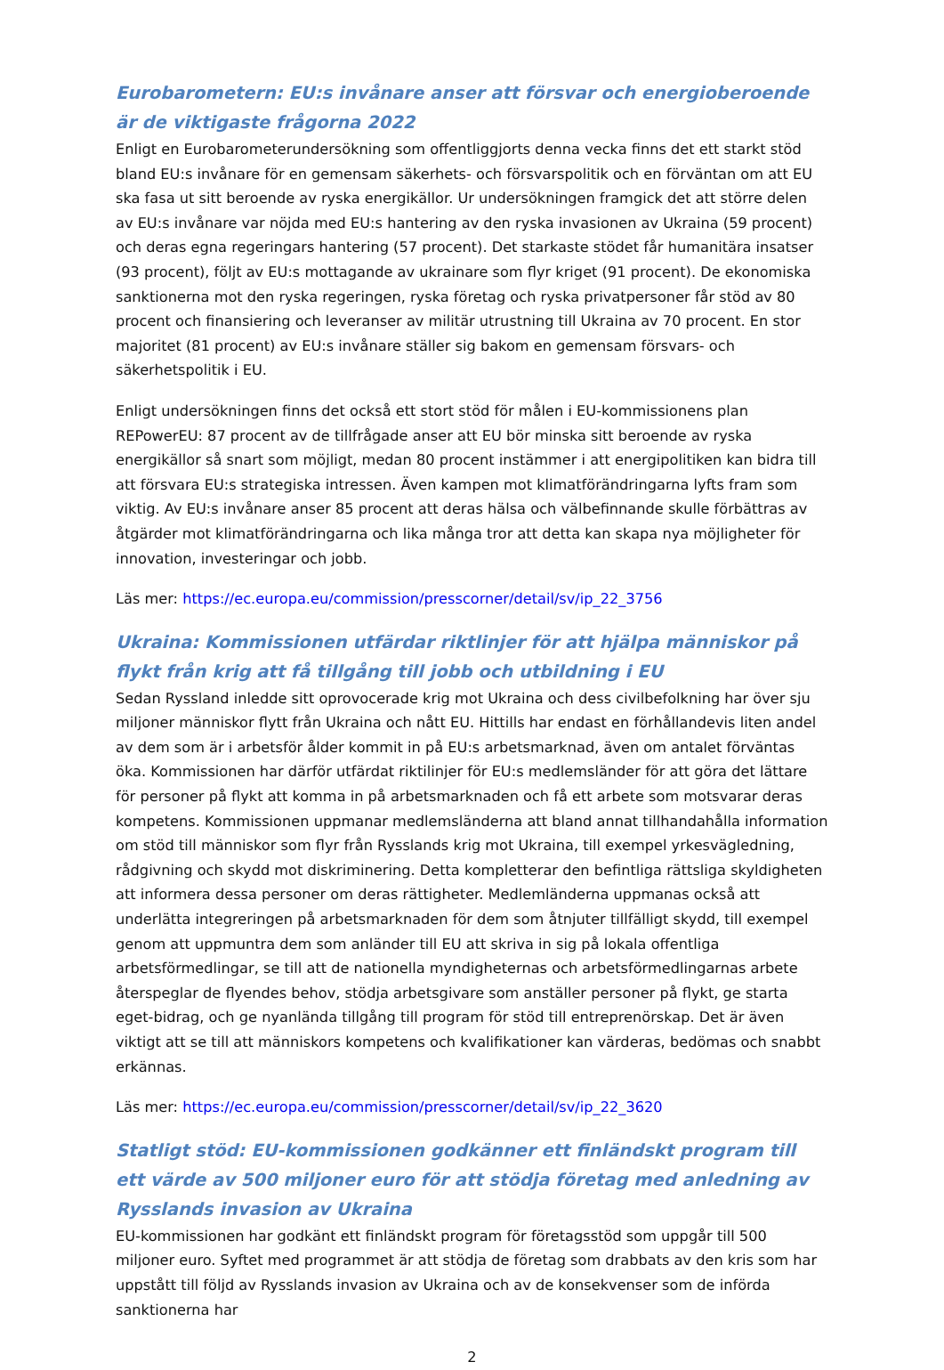Eurobarometern: EU:s invånare anser att försvar och energioberoende är de viktigaste frågorna 2022
Enligt en Eurobarometerundersökning som offentliggjorts denna vecka finns det ett starkt stöd bland EU:s invånare för en gemensam säkerhets- och försvarspolitik och en förväntan om att EU ska fasa ut sitt beroende av ryska energikällor. Ur undersökningen framgick det att större delen av EU:s invånare var nöjda med EU:s hantering av den ryska invasionen av Ukraina (59 procent) och deras egna regeringars hantering (57 procent). Det starkaste stödet får humanitära insatser (93 procent), följt av EU:s mottagande av ukrainare som flyr kriget (91 procent). De ekonomiska sanktionerna mot den ryska regeringen, ryska företag och ryska privatpersoner får stöd av 80 procent och finansiering och leveranser av militär utrustning till Ukraina av 70 procent. En stor majoritet (81 procent) av EU:s invånare ställer sig bakom en gemensam försvars- och säkerhetspolitik i EU.
Enligt undersökningen finns det också ett stort stöd för målen i EU-kommissionens plan REPowerEU: 87 procent av de tillfrågade anser att EU bör minska sitt beroende av ryska energikällor så snart som möjligt, medan 80 procent instämmer i att energipolitiken kan bidra till att försvara EU:s strategiska intressen. Även kampen mot klimatförändringarna lyfts fram som viktig. Av EU:s invånare anser 85 procent att deras hälsa och välbefinnande skulle förbättras av åtgärder mot klimatförändringarna och lika många tror att detta kan skapa nya möjligheter för innovation, investeringar och jobb.
Läs mer: https://ec.europa.eu/commission/presscorner/detail/sv/ip_22_3756
Ukraina: Kommissionen utfärdar riktlinjer för att hjälpa människor på flykt från krig att få tillgång till jobb och utbildning i EU
Sedan Ryssland inledde sitt oprovocerade krig mot Ukraina och dess civilbefolkning har över sju miljoner människor flytt från Ukraina och nått EU. Hittills har endast en förhållandevis liten andel av dem som är i arbetsför ålder kommit in på EU:s arbetsmarknad, även om antalet förväntas öka. Kommissionen har därför utfärdat riktilinjer för EU:s medlemsländer för att göra det lättare för personer på flykt att komma in på arbetsmarknaden och få ett arbete som motsvarar deras kompetens. Kommissionen uppmanar medlemsländerna att bland annat tillhandahålla information om stöd till människor som flyr från Rysslands krig mot Ukraina, till exempel yrkesvägledning, rådgivning och skydd mot diskriminering. Detta kompletterar den befintliga rättsliga skyldigheten att informera dessa personer om deras rättigheter. Medlemländerna uppmanas också att underlätta integreringen på arbetsmarknaden för dem som åtnjuter tillfälligt skydd, till exempel genom att uppmuntra dem som anländer till EU att skriva in sig på lokala offentliga arbetsförmedlingar, se till att de nationella myndigheternas och arbetsförmedlingarnas arbete återspeglar de flyendes behov, stödja arbetsgivare som anställer personer på flykt, ge starta eget-bidrag, och ge nyanlända tillgång till program för stöd till entreprenörskap. Det är även viktigt att se till att människors kompetens och kvalifikationer kan värderas, bedömas och snabbt erkännas.
Läs mer: https://ec.europa.eu/commission/presscorner/detail/sv/ip_22_3620
Statligt stöd: EU-kommissionen godkänner ett finländskt program till ett värde av 500 miljoner euro för att stödja företag med anledning av Rysslands invasion av Ukraina
EU-kommissionen har godkänt ett finländskt program för företagsstöd som uppgår till 500 miljoner euro. Syftet med programmet är att stödja de företag som drabbats av den kris som har uppstått till följd av Rysslands invasion av Ukraina och av de konsekvenser som de införda sanktionerna har
2